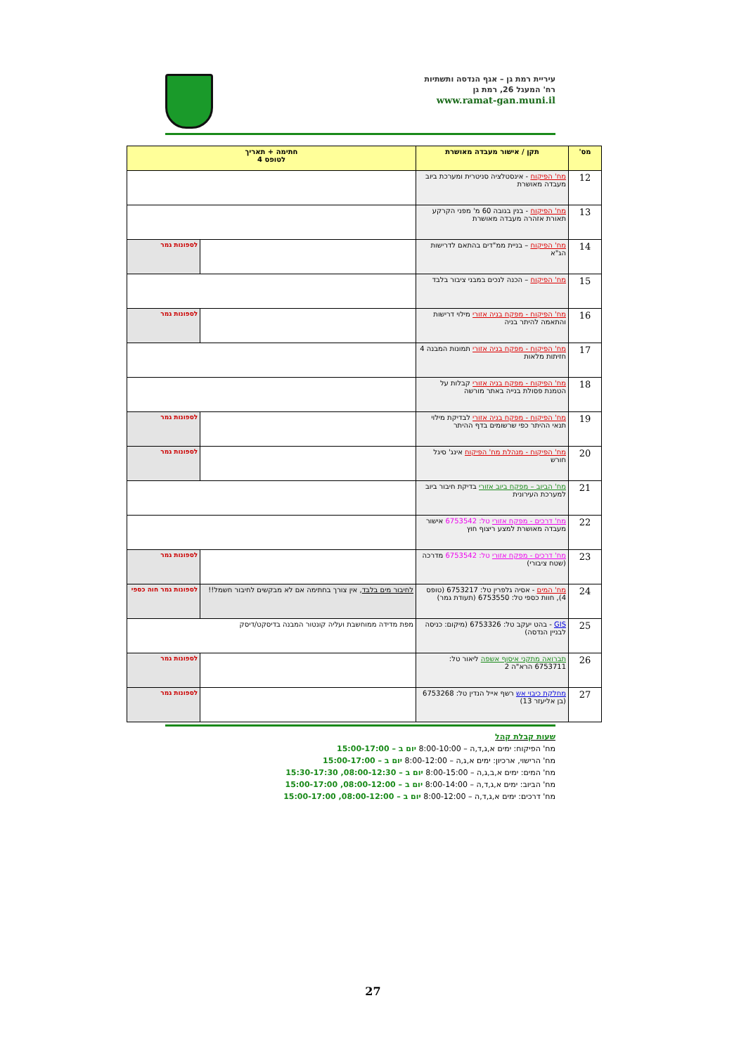עיריית רמת גן – אגף הנדסה ותשתיות
רח' המעגל 26, רמת גן
www.ramat-gan.muni.il
| מס' | תקן / אישור מעבדה מאושרת | חתימה + תאריך לטופס 4 | |
| --- | --- | --- | --- |
| 12 | מח' הפיקוח - אינסטלציה סניטרית ומערכת ביוב מעבדה מאושרת | | |
| 13 | מח' הפיקוח - בנין בגובה 60 מ' מפני הקרקע תאורת אזהרה מעבדה מאושרת | | |
| 14 | מח' הפיקוח – בניית ממ"דים בהתאם לדרישות הג"א | | לספונות גמר |
| 15 | מח' הפיקוח – הכנה לנכים במבני ציבור בלבד | | |
| 16 | מח' הפיקוח - מפקח בניה אזורי מילוי דרישות והתאמה להיתר בניה | | לספונות גמר |
| 17 | מח' הפיקוח - מפקח בניה אזורי תמונות המבנה 4 חזיתות מלאות | | |
| 18 | מח' הפיקוח - מפקח בניה אזורי קבלות על הטמנת פסולת בנייה באתר מורשה | | |
| 19 | מח' הפיקוח - מפקח בניה אזורי לבדיקת מילוי תנאי ההיתר כפי שרשומים בדף ההיתר | | לספונות גמר |
| 20 | מח' הפיקוח - מנהלת מח' הפיקוח אינג' סיגל חורש | | לספונות גמר |
| 21 | מח' הביוב – מפקח ביוב אזורי בדיקת חיבור ביוב למערכת העירונית | | |
| 22 | מח' דרכים - מפקח אזורי טל: 6753542 אישור מעבדה מאושרת למצע ריצוף חוץ | | |
| 23 | מח' דרכים - מפקח אזורי טל: 6753542 מדרכה (שטח ציבורי) | | לספונות גמר |
| 24 | מח' המים - אסיה גלפרין טל: 6753217 (טופס 4), חוות כספי טל: 6753550 (תעודת גמר) | לחיבור מים בלבד , אין צורך בחתימה אם לא מבקשים לחיבור חשמל!! | לספונות גמר חוה כספי |
| 25 | GIS - בהט יעקב טל: 6753326 (מיקום: כניסה לבניין הנדסה) | מפת מדידה ממוחשבת ועליה קונטור המבנה בדיסקט/דיסק | |
| 26 | תברואה מתקני איסוף אשפה ליאור טל: 6753711 הרא"ה 2 | | לספונות גמר |
| 27 | מחלקת כיבוי אש רשף אייל הנדין טל: 6753268 (בן אליעזר 13) | | לספונות גמר |
שעות קבלת קהל
מח' הפיקוח: ימים א,ג,ד,ה – 8:00-10:00 יום ב – 15:00-17:00
מח' הרישוי, ארכיון: ימים א,ג,ה – 8:00-12:00 יום ב – 15:00-17:00
מח' המים: ימים א,ב,ג,ה – 8:00-15:00 יום ב – 08:00-12:30, 15:30-17:30
מח' הביוב: ימים א,ג,ד,ה – 8:00-14:00 יום ב – 08:00-12:00, 15:00-17:00
מח' דרכים: ימים א,ג,ד,ה – 8:00-12:00 יום ב – 08:00-12:00, 15:00-17:00
27